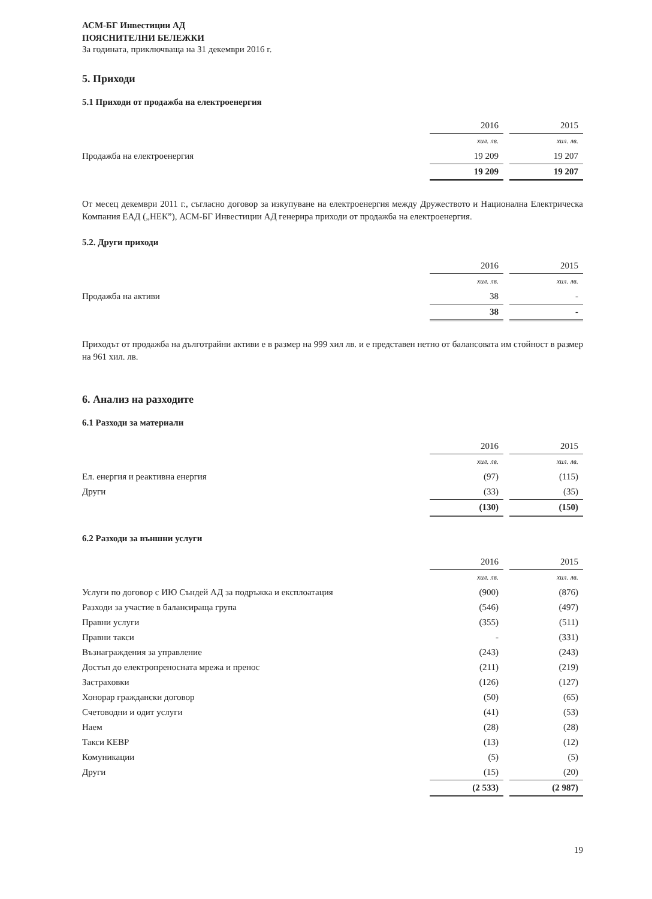АСМ-БГ Инвестиции АД
ПОЯСНИТЕЛНИ БЕЛЕЖКИ
За годината, приключваща на 31 декември 2016 г.
5. Приходи
5.1 Приходи от продажба на електроенергия
| | 2016 | | 2015 |
| | хил. лв. | | хил. лв. |
| Продажба на електроенергия | 19 209 | | 19 207 |
| | 19 209 | | 19 207 |
От месец декември 2011 г., съгласно договор за изкупуване на електроенергия между Дружеството и Национална Електрическа Компания ЕАД („НЕК”), АСМ-БГ Инвестиции АД генерира приходи от продажба на електроенергия.
5.2. Други приходи
| | 2016 | | 2015 |
| | хил. лв. | | хил. лв. |
| Продажба на активи | 38 | | - |
| | 38 | | - |
Приходът от продажба на дълготрайни активи е в размер на 999 хил лв. и е представен нетно от балансовата им стойност в размер на 961 хил. лв.
6. Анализ на разходите
6.1 Разходи за материали
| | 2016 | | 2015 |
| | хил. лв. | | хил. лв. |
| Ел. енергия и реактивна енергия | (97) | | (115) |
| Други | (33) | | (35) |
| | (130) | | (150) |
6.2 Разходи за външни услуги
| | 2016 | | 2015 |
| | хил. лв. | | хил. лв. |
| Услуги по договор с ИЮ Съндей АД за подръжка и експлоатация | (900) | | (876) |
| Разходи за участие в балансираща група | (546) | | (497) |
| Правни услуги | (355) | | (511) |
| Правни такси | - | | (331) |
| Възнаграждения за управление | (243) | | (243) |
| Достъп до електропреносната мрежа и пренос | (211) | | (219) |
| Застраховки | (126) | | (127) |
| Хонорар граждански договор | (50) | | (65) |
| Счетоводни и одит услуги | (41) | | (53) |
| Наем | (28) | | (28) |
| Такси КЕВР | (13) | | (12) |
| Комуникации | (5) | | (5) |
| Други | (15) | | (20) |
| | (2 533) | | (2 987) |
19